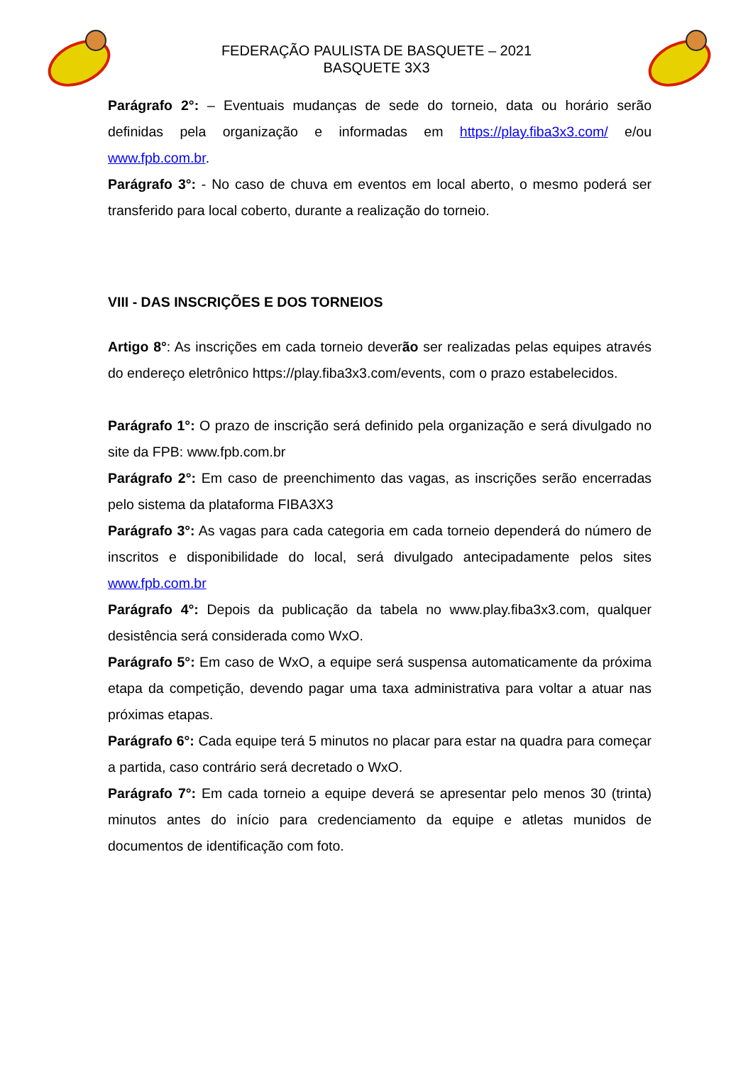FEDERAÇÃO PAULISTA DE BASQUETE – 2021
BASQUETE 3X3
Parágrafo 2°: – Eventuais mudanças de sede do torneio, data ou horário serão definidas pela organização e informadas em https://play.fiba3x3.com/ e/ou www.fpb.com.br.
Parágrafo 3°: - No caso de chuva em eventos em local aberto, o mesmo poderá ser transferido para local coberto, durante a realização do torneio.
VIII - DAS INSCRIÇÕES E DOS TORNEIOS
Artigo 8°: As inscrições em cada torneio deverão ser realizadas pelas equipes através do endereço eletrônico https://play.fiba3x3.com/events, com o prazo estabelecidos.
Parágrafo 1°: O prazo de inscrição será definido pela organização e será divulgado no site da FPB: www.fpb.com.br
Parágrafo 2°: Em caso de preenchimento das vagas, as inscrições serão encerradas pelo sistema da plataforma FIBA3X3
Parágrafo 3°: As vagas para cada categoria em cada torneio dependerá do número de inscritos e disponibilidade do local, será divulgado antecipadamente pelos sites www.fpb.com.br
Parágrafo 4°: Depois da publicação da tabela no www.play.fiba3x3.com, qualquer desistência será considerada como WxO.
Parágrafo 5°: Em caso de WxO, a equipe será suspensa automaticamente da próxima etapa da competição, devendo pagar uma taxa administrativa para voltar a atuar nas próximas etapas.
Parágrafo 6°: Cada equipe terá 5 minutos no placar para estar na quadra para começar a partida, caso contrário será decretado o WxO.
Parágrafo 7°: Em cada torneio a equipe deverá se apresentar pelo menos 30 (trinta) minutos antes do início para credenciamento da equipe e atletas munidos de documentos de identificação com foto.